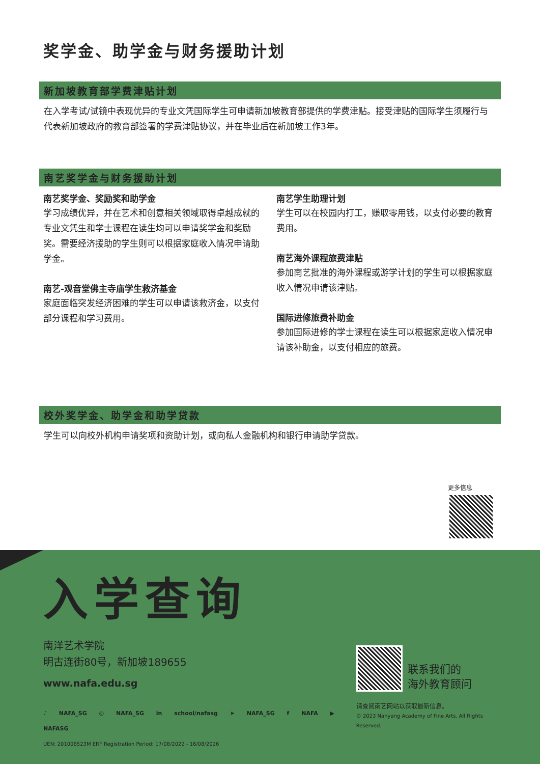奖学金、助学金与财务援助计划
新加坡教育部学费津贴计划
在入学考试/试镜中表现优异的专业文凭国际学生可申请新加坡教育部提供的学费津贴。接受津贴的国际学生须履行与代表新加坡政府的教育部签署的学费津贴协议，并在毕业后在新加坡工作3年。
南艺奖学金与财务援助计划
南艺奖学金、奖励奖和助学金
学习成绩优异，并在艺术和创意相关领域取得卓越成就的专业文凭生和学士课程在读生均可以申请奖学金和奖励奖。需要经济援助的学生则可以根据家庭收入情况申请助学金。
南艺-观音堂佛主寺庙学生救济基金
家庭面临突发经济困难的学生可以申请该救济金，以支付部分课程和学习费用。
南艺学生助理计划
学生可以在校园内打工，赚取零用钱，以支付必要的教育费用。
南艺海外课程旅费津贴
参加南艺批准的海外课程或游学计划的学生可以根据家庭收入情况申请该津贴。
国际进修旅费补助金
参加国际进修的学士课程在读生可以根据家庭收入情况申请该补助金，以支付相应的旅费。
校外奖学金、助学金和助学贷款
学生可以向校外机构申请奖项和资助计划，或向私人金融机构和银行申请助学贷款。
更多信息
入学查询
南洋艺术学院
明古连街80号，新加坡189655
www.nafa.edu.sg
♪ NAFA_SG ◎ NAFA_SG in school/nafasg ➤ NAFA_SG f NAFA ▶ NAFASG
UEN: 201006523M ERF Registration Period: 17/08/2022 - 16/08/2026
联系我们的
海外教育顾问
请查阅南艺网站以获取最新信息。
© 2023 Nanyang Academy of Fine Arts. All Rights Reserved.